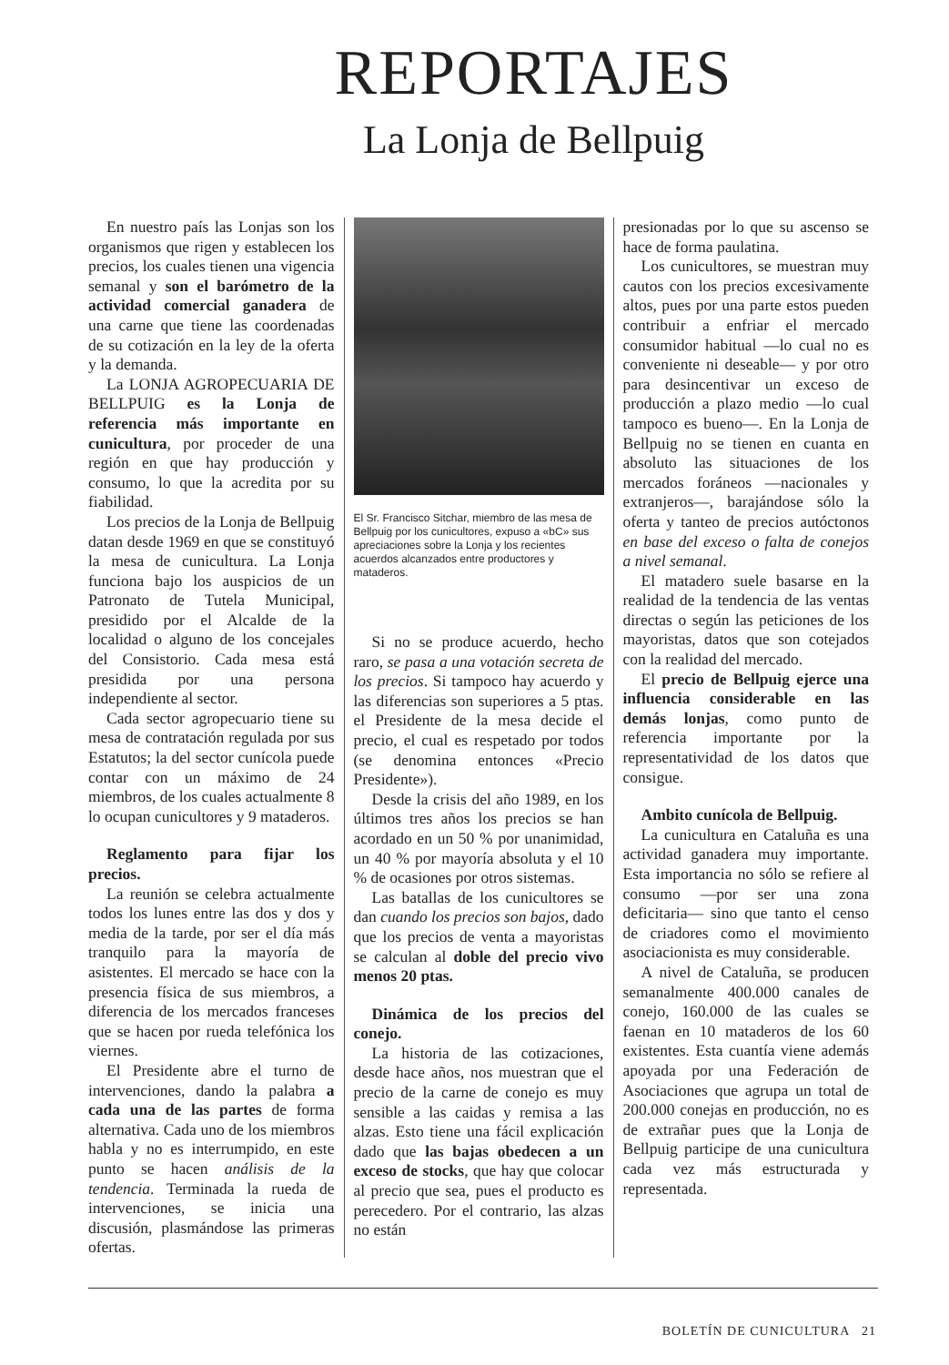REPORTAJES
La Lonja de Bellpuig
En nuestro país las Lonjas son los organismos que rigen y establecen los precios, los cuales tienen una vigencia semanal y son el barómetro de la actividad comercial ganadera de una carne que tiene las coordenadas de su cotización en la ley de la oferta y la demanda.
La LONJA AGROPECUARIA DE BELLPUIG es la Lonja de referencia más importante en cunicultura, por proceder de una región en que hay producción y consumo, lo que la acredita por su fiabilidad.
Los precios de la Lonja de Bellpuig datan desde 1969 en que se constituyó la mesa de cunicultura. La Lonja funciona bajo los auspicios de un Patronato de Tutela Municipal, presidido por el Alcalde de la localidad o alguno de los concejales del Consistorio. Cada mesa está presidida por una persona independiente al sector.
Cada sector agropecuario tiene su mesa de contratación regulada por sus Estatutos; la del sector cunícola puede contar con un máximo de 24 miembros, de los cuales actualmente 8 lo ocupan cunicultores y 9 mataderos.
Reglamento para fijar los precios.
La reunión se celebra actualmente todos los lunes entre las dos y dos y media de la tarde, por ser el día más tranquilo para la mayoría de asistentes. El mercado se hace con la presencia física de sus miembros, a diferencia de los mercados franceses que se hacen por rueda telefónica los viernes.
El Presidente abre el turno de intervenciones, dando la palabra a cada una de las partes de forma alternativa. Cada uno de los miembros habla y no es interrumpido, en este punto se hacen análisis de la tendencia. Terminada la rueda de intervenciones, se inicia una discusión, plasmándose las primeras ofertas.
El Sr. Francisco Sitchar, miembro de las mesa de Bellpuig por los cunicultores, expuso a «bC» sus apreciaciones sobre la Lonja y los recientes acuerdos alcanzados entre productores y mataderos.
Si no se produce acuerdo, hecho raro, se pasa a una votación secreta de los precios. Si tampoco hay acuerdo y las diferencias son superiores a 5 ptas. el Presidente de la mesa decide el precio, el cual es respetado por todos (se denomina entonces «Precio Presidente»).
Desde la crisis del año 1989, en los últimos tres años los precios se han acordado en un 50 % por unanimidad, un 40 % por mayoría absoluta y el 10 % de ocasiones por otros sistemas.
Las batallas de los cunicultores se dan cuando los precios son bajos, dado que los precios de venta a mayoristas se calculan al doble del precio vivo menos 20 ptas.
Dinámica de los precios del conejo.
La historia de las cotizaciones, desde hace años, nos muestran que el precio de la carne de conejo es muy sensible a las caidas y remisa a las alzas. Esto tiene una fácil explicación dado que las bajas obedecen a un exceso de stocks, que hay que colocar al precio que sea, pues el producto es perecedero. Por el contrario, las alzas no están
presionadas por lo que su ascenso se hace de forma paulatina.
Los cunicultores, se muestran muy cautos con los precios excesivamente altos, pues por una parte estos pueden contribuir a enfriar el mercado consumidor habitual —lo cual no es conveniente ni deseable— y por otro para desincentivar un exceso de producción a plazo medio —lo cual tampoco es bueno—. En la Lonja de Bellpuig no se tienen en cuanta en absoluto las situaciones de los mercados foráneos —nacionales y extranjeros—, barajándose sólo la oferta y tanteo de precios autóctonos en base del exceso o falta de conejos a nivel semanal.
El matadero suele basarse en la realidad de la tendencia de las ventas directas o según las peticiones de los mayoristas, datos que son cotejados con la realidad del mercado.
El precio de Bellpuig ejerce una influencia considerable en las demás lonjas, como punto de referencia importante por la representatividad de los datos que consigue.
Ambito cunícola de Bellpuig.
La cunicultura en Cataluña es una actividad ganadera muy importante. Esta importancia no sólo se refiere al consumo —por ser una zona deficitaria— sino que tanto el censo de criadores como el movimiento asociacionista es muy considerable.
A nivel de Cataluña, se producen semanalmente 400.000 canales de conejo, 160.000 de las cuales se faenan en 10 mataderos de los 60 existentes. Esta cuantía viene además apoyada por una Federación de Asociaciones que agrupa un total de 200.000 conejas en producción, no es de extrañar pues que la Lonja de Bellpuig participe de una cunicultura cada vez más estructurada y representada.
BOLETÍN DE CUNICULTURA 21